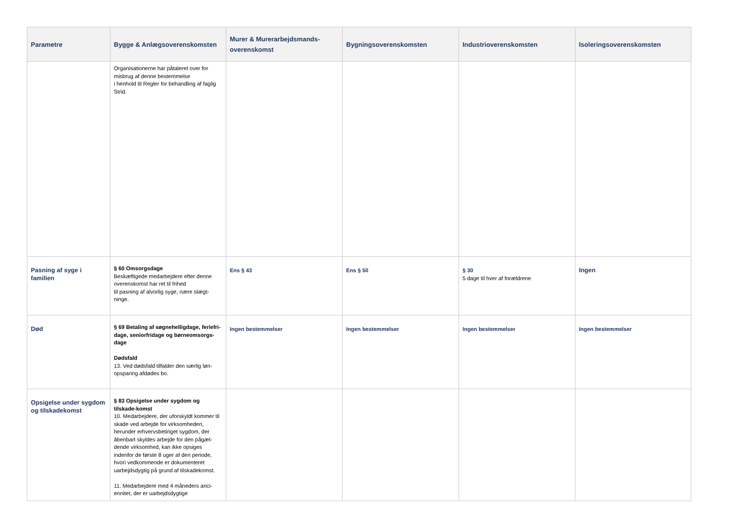| Parametre | Bygge & Anlægsoverenskomsten | Murer & Murerarbejdsmands-overenskomst | Bygningsoverenskomsten | Industrioverenskomsten | Isoleringsoverenskomsten |
| --- | --- | --- | --- | --- | --- |
| | Organisationerne har påtaleret over for misbrug af denne bestemmelse i henhold til Regler for behandling af faglig Strid. | | | | |
| Pasning af syge i familien | § 60 Omsorgsdage Beskæftigede medarbejdere efter denne overenskomst har ret til frihed til pasning af alvorlig syge, nære slægt-ninge. | Ens § 43 | Ens § 50 | § 30 5 dage til hver af forældrene | Ingen |
| Død | § 69 Betaling af søgnehelligdage, feriefri-dage, seniorfridage og børneomsorgs-dage Dødsfald 13. Ved dødsfald tilfalder den særlig løn-opsparing afdødes bo. | Ingen bestemmelser | Ingen bestemmelser | Ingen bestemmelser | Ingen bestemmelser |
| Opsigelse under sygdom og tilskadekomst | § 83 Opsigelse under sygdom og tilskade-komst 10. Medarbejdere, der uforskyldt kommer til skade ved arbejde for virksomheden, herunder erhvervsbetinget sygdom, der åbenbart skyldes arbejde for den pågæl-dende virksomhed, kan ikke opsiges indenfor de første 8 uger af den periode, hvori vedkommende er dokumenteret uarbejdsdygtig på grund af tilskadekomst. 11. Medarbejdere med 4 måneders anci-ennitet, der er uarbejdsdygtige | | | | |